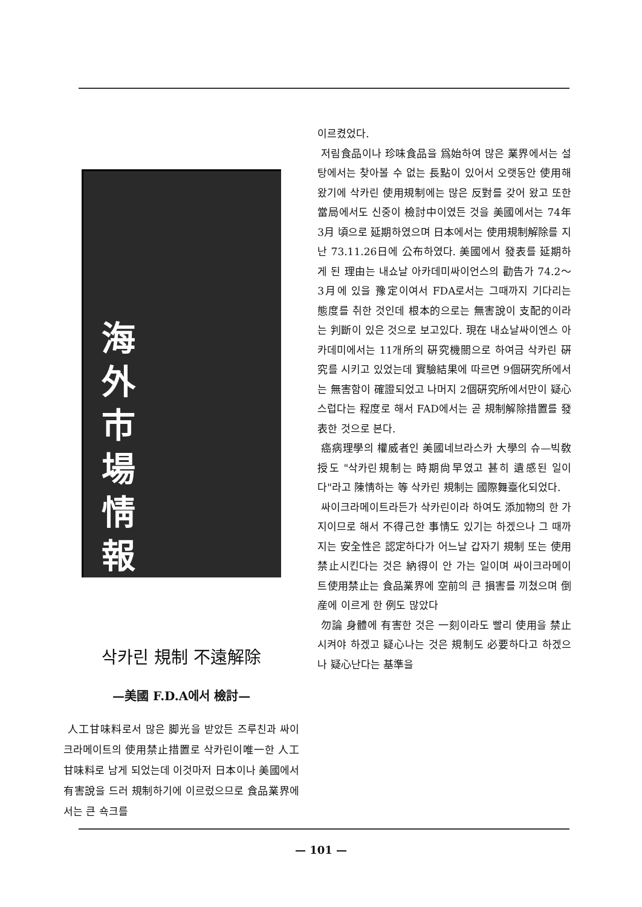海
外
市
場
情
報
삭카린 規制 不遠解除
—美國 F.D.A에서 檢討—
人工甘味料로서 많은 脚光을 받았든 즈루친과 싸이크라메이트의 使用禁止措置로 삭카린이唯一한 人工甘味料로 남게 되었는데 이것마저 日本이나 美國에서 有害說을 드러 規制하기에 이르렀으므로 食品業界에서는 큰 쇽크를
이르켰었다.
저림食品이나 珍味食品을 爲始하여 많은 業界에서는 설탕에서는 찾아볼 수 없는 長點이 있어서 오랫동안 使用해 왔기에 삭카린 使用規制에는 많은 反對를 갖어 왔고 또한 當局에서도 신중이 檢討中이였든 것을 美國에서는 74年 3月 頃으로 延期하였으며 日本에서는 使用規制解除를 지난 73.11.26日에 公布하였다. 美國에서 發表를 延期하게 된 理由는 내쇼날 아카데미싸이언스의 勸告가 74.2～3月에 있을 豫定이여서 FDA로서는 그때까지 기다리는 態度를 취한 것인데 根本的으로는 無害說이 支配的이라는 判斷이 있은 것으로 보고있다. 現在 내쇼날싸이엔스 아카데미에서는 11개所의 硏究機關으로 하여금 삭카린 硏究를 시키고 있었는데 實驗結果에 따르면 9個硏究所에서는 無害함이 確證되었고 나머지 2個硏究所에서만이 疑心스럽다는 程度로 해서 FAD에서는 곧 規制解除措置를 發表한 것으로 본다.
癌病理學의 權威者인 美國네브라스카 大學의 슈—빅敎授도 "삭카린規制는 時期尙早였고 甚히 遺感된 일이다"라고 陳情하는 等 삭카린 規制는 國際舞臺化되었다.
싸이크라메이트라든가 삭카린이라 하여도 添加物의 한 가지이므로 해서 不得己한 事情도 있기는 하겠으나 그 때까지는 安全性은 認定하다가 어느날 갑자기 規制 또는 使用禁止시킨다는 것은 納得이 안 가는 일이며 싸이크라메이트使用禁止는 食品業界에 空前의 큰 損害를 끼쳤으며 倒産에 이르게 한 例도 많았다
勿論 身體에 有害한 것은 一刻이라도 빨리 使用을 禁止시켜야 하겠고 疑心나는 것은 規制도 必要하다고 하겠으나 疑心난다는 基準을
— 101 —